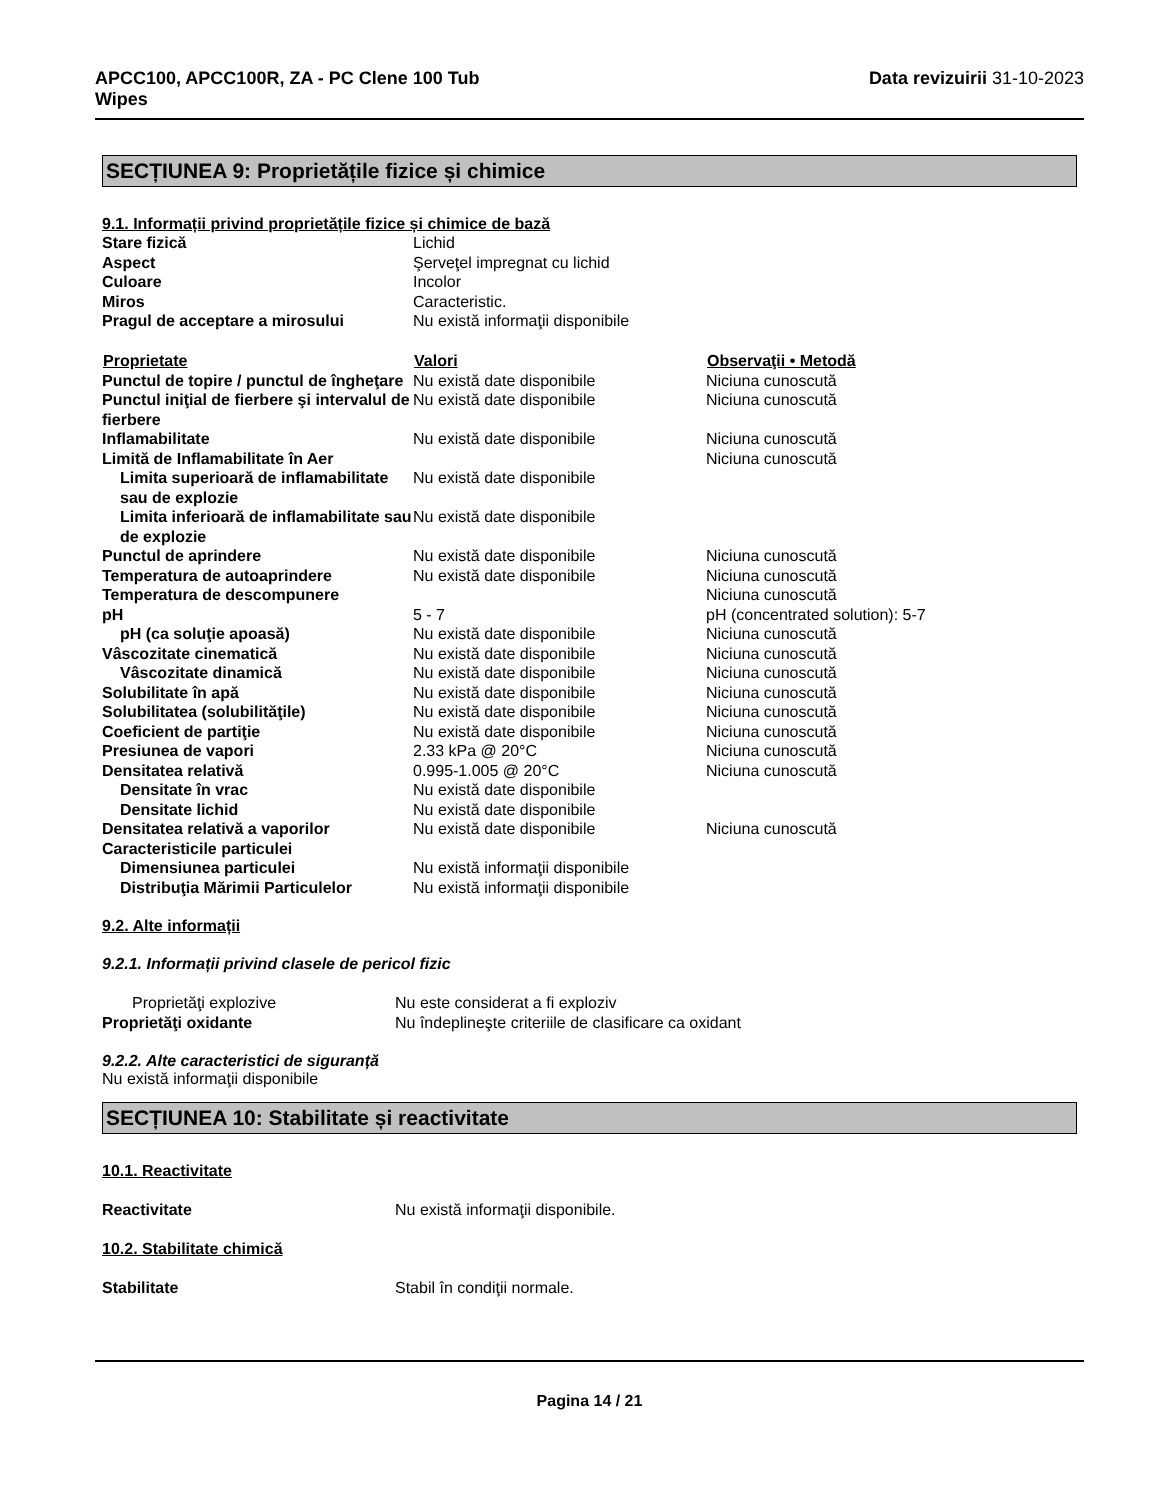APCC100, APCC100R, ZA - PC Clene 100 Tub
Wipes Data revizuirii 31-10-2023
SECȚIUNEA 9: Proprietățile fizice și chimice
9.1. Informații privind proprietățile fizice și chimice de bază
| Stare fizică | Lichid | |
| Aspect | Şerveţel impregnat cu lichid | |
| Culoare | Incolor | |
| Miros | Caracteristic. | |
| Pragul de acceptare a mirosului | Nu există informaţii disponibile | |
| Proprietate | Valori | Observaţii • Metodă |
| Punctul de topire / punctul de îngheţare | Nu există date disponibile | Niciuna cunoscută |
| Punctul iniţial de fierbere şi intervalul de fierbere | Nu există date disponibile | Niciuna cunoscută |
| Inflamabilitate | Nu există date disponibile | Niciuna cunoscută |
| Limită de Inflamabilitate în Aer | | Niciuna cunoscută |
| Limita superioară de inflamabilitate sau de explozie | Nu există date disponibile | |
| Limita inferioară de inflamabilitate sau de explozie | Nu există date disponibile | |
| Punctul de aprindere | Nu există date disponibile | Niciuna cunoscută |
| Temperatura de autoaprindere | Nu există date disponibile | Niciuna cunoscută |
| Temperatura de descompunere | | Niciuna cunoscută |
| pH | 5 - 7 | pH (concentrated solution): 5-7 |
| pH (ca soluţie apoasă) | Nu există date disponibile | Niciuna cunoscută |
| Vâscozitate cinematică | Nu există date disponibile | Niciuna cunoscută |
| Vâscozitate dinamică | Nu există date disponibile | Niciuna cunoscută |
| Solubilitate în apă | Nu există date disponibile | Niciuna cunoscută |
| Solubilitatea (solubilităţile) | Nu există date disponibile | Niciuna cunoscută |
| Coeficient de partiţie | Nu există date disponibile | Niciuna cunoscută |
| Presiunea de vapori | 2.33 kPa @ 20°C | Niciuna cunoscută |
| Densitatea relativă | 0.995-1.005 @ 20°C | Niciuna cunoscută |
| Densitate în vrac | Nu există date disponibile | |
| Densitate lichid | Nu există date disponibile | |
| Densitatea relativă a vaporilor | Nu există date disponibile | Niciuna cunoscută |
| Caracteristicile particulei | | |
| Dimensiunea particulei | Nu există informaţii disponibile | |
| Distribuţia Mărimii Particulelor | Nu există informaţii disponibile | |
9.2. Alte informații
9.2.1. Informații privind clasele de pericol fizic
| Proprietăţi explozive | Nu este considerat a fi exploziv |
| Proprietăţi oxidante | Nu îndeplineşte criteriile de clasificare ca oxidant |
9.2.2. Alte caracteristici de siguranță
Nu există informaţii disponibile
SECȚIUNEA 10: Stabilitate și reactivitate
10.1. Reactivitate
| Reactivitate | Nu există informaţii disponibile. |
10.2. Stabilitate chimică
| Stabilitate | Stabil în condiţii normale. |
Pagina 14 / 21